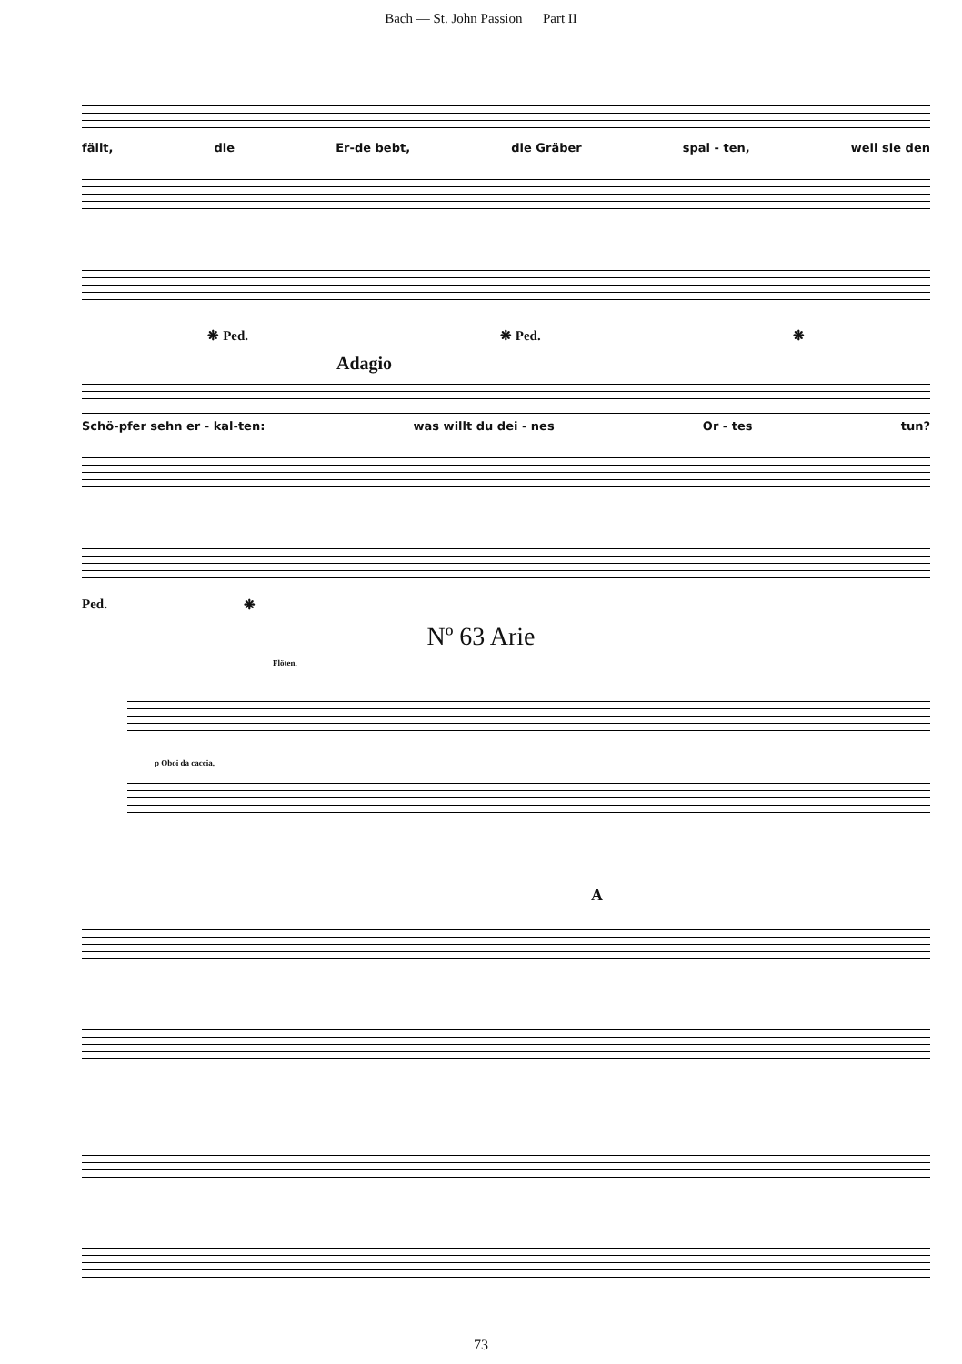Bach — St. John Passion Part II
fällt, die Er-de bebt, die Gräber spal - ten, weil sie den
❋ Ped. ❋ Ped. ❋
Adagio
Schö-pfer sehn er - kal-ten: was willt du dei - nes Or - tes tun?
Ped. ❋
Nº 63 Arie
Flöten.
p Oboi da caccia.
A
73